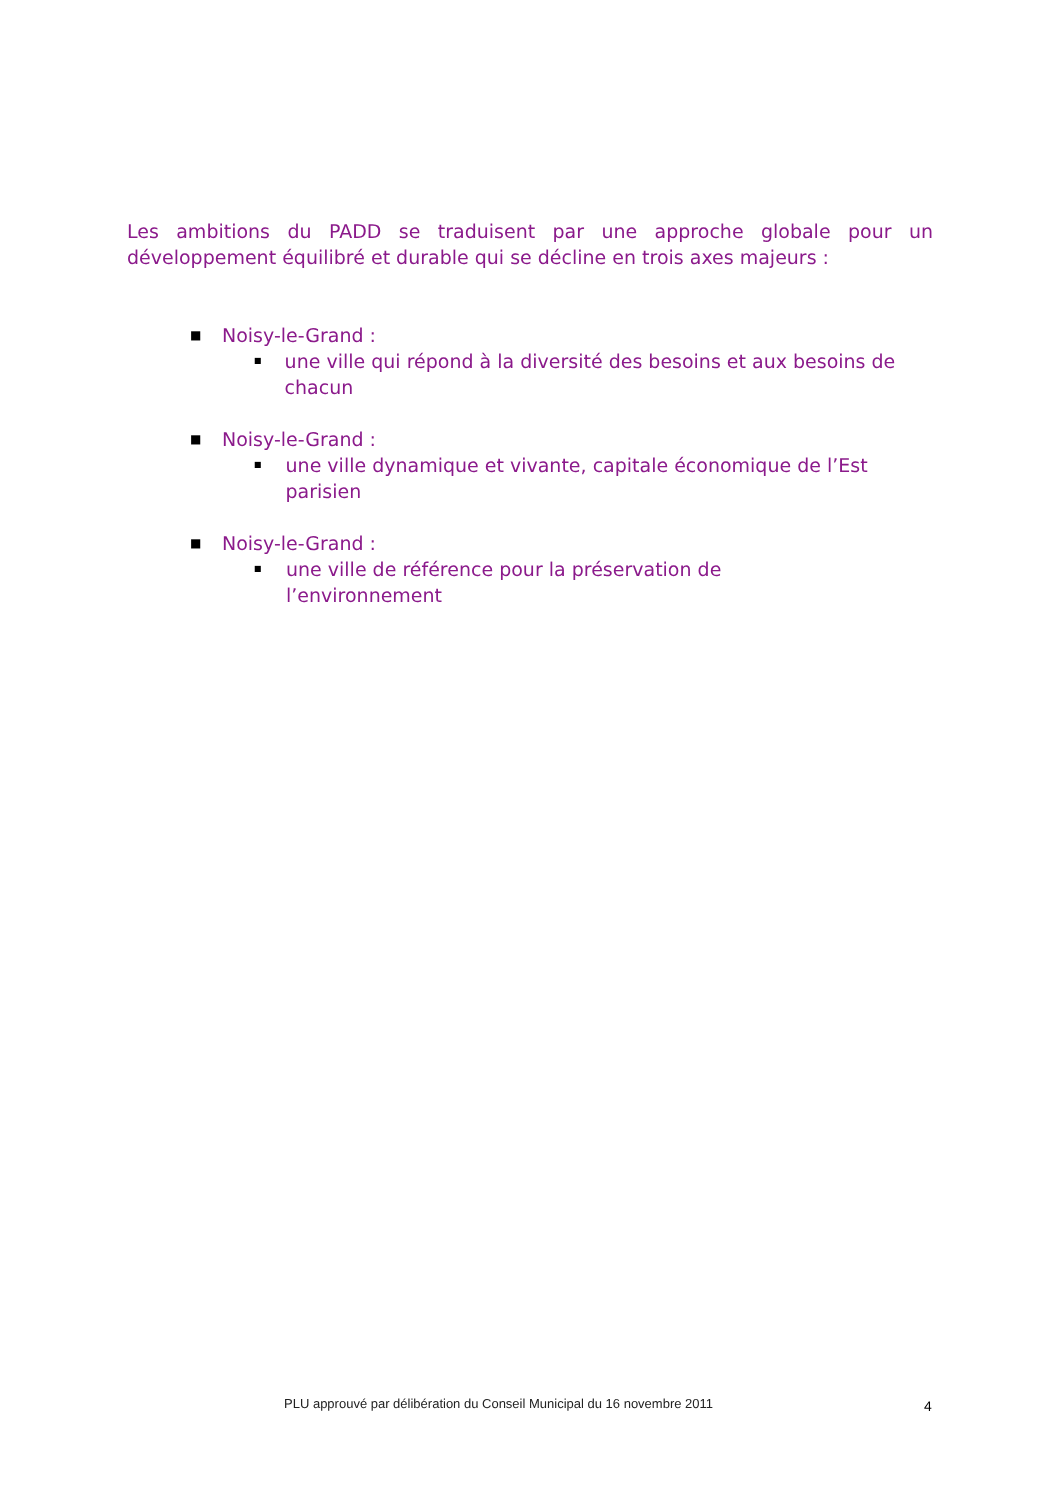Les ambitions du PADD se traduisent par une approche globale pour un développement équilibré et durable qui se décline en trois axes majeurs :
■ Noisy-le-Grand :
■ une ville qui répond à la diversité des besoins et aux besoins de chacun
■ Noisy-le-Grand :
■ une ville dynamique et vivante, capitale économique de l’Est parisien
■ Noisy-le-Grand :
■ une ville de référence pour la préservation de l’environnement
PLU approuvé par délibération du Conseil Municipal du 16 novembre 2011
4